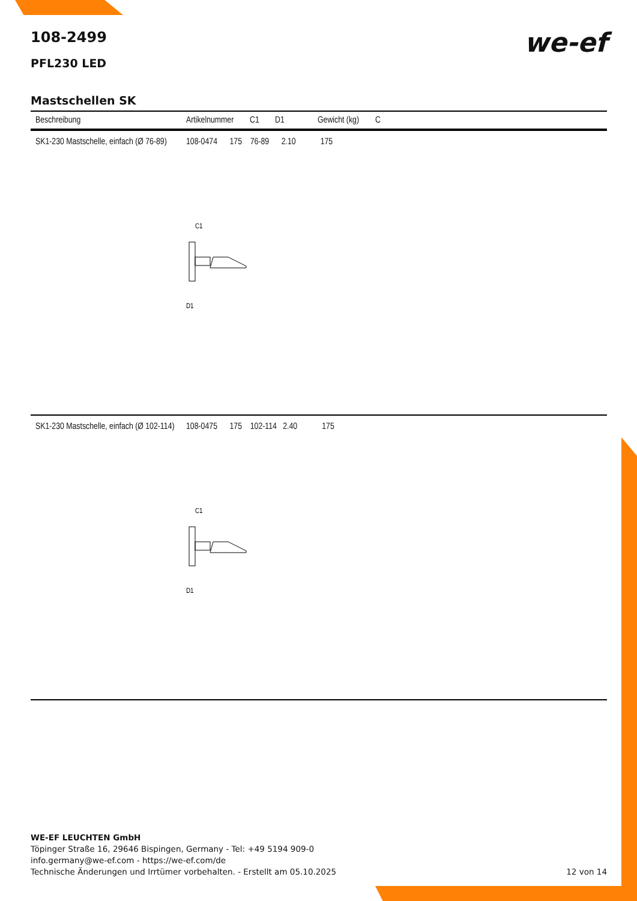we-ef
108-2499
PFL230 LED
Mastschellen SK
| Beschreibung | Artikelnummer | C1 | D1 | Gewicht (kg) | C |
| --- | --- | --- | --- | --- | --- |
| SK1-230 Mastschelle, einfach (Ø 76-89) | 108-0474 175 76-89 2.10 175 C1 D1 | | | | |
| SK1-230 Mastschelle, einfach (Ø 102-114) | 108-0475 175 102-114 2.40 175 C1 D1 | | | | |
WE-EF LEUCHTEN GmbH
Töpinger Straße 16, 29646 Bispingen, Germany - Tel: +49 5194 909-0
info.germany@we-ef.com - https://we-ef.com/de
Technische Änderungen und Irrtümer vorbehalten. - Erstellt am 05.10.2025 12 von 14